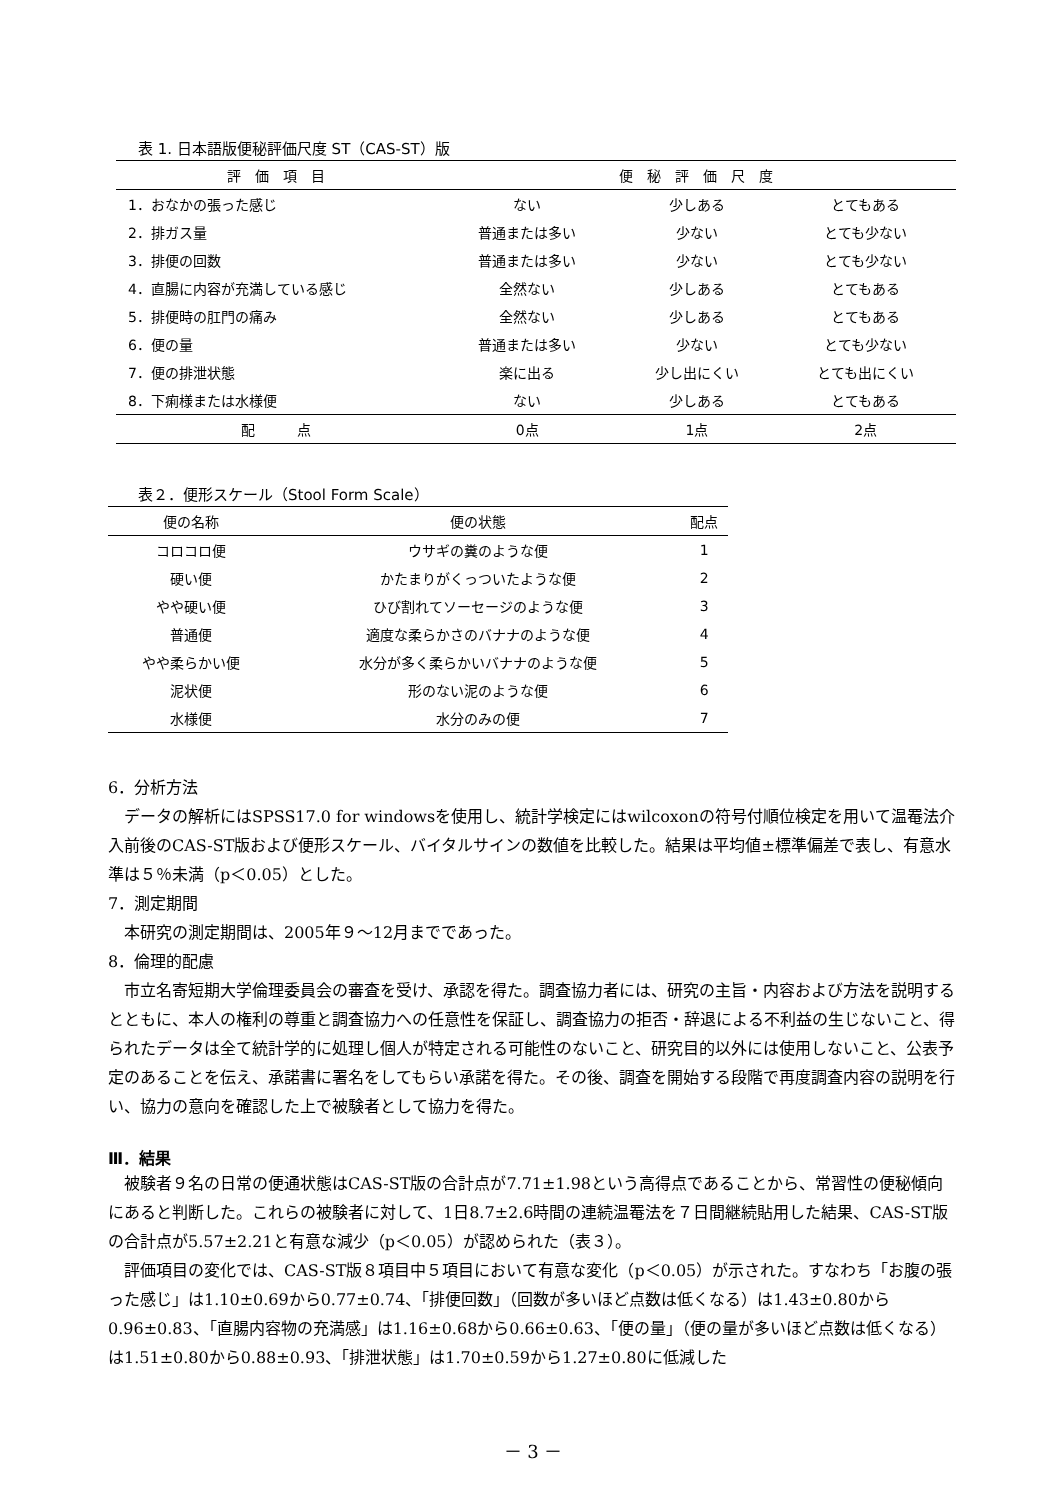表 1. 日本語版便秘評価尺度 ST（CAS-ST）版
| 評 価 項 目 | 便 秘 評 価 尺 度 | | |
| --- | --- | --- | --- |
| 1．おなかの張った感じ | ない | 少しある | とてもある |
| 2．排ガス量 | 普通または多い | 少ない | とても少ない |
| 3．排便の回数 | 普通または多い | 少ない | とても少ない |
| 4．直腸に内容が充満している感じ | 全然ない | 少しある | とてもある |
| 5．排便時の肛門の痛み | 全然ない | 少しある | とてもある |
| 6．便の量 | 普通または多い | 少ない | とても少ない |
| 7．便の排泄状態 | 楽に出る | 少し出にくい | とても出にくい |
| 8．下痢様または水様便 | ない | 少しある | とてもある |
| 配 点 | 0点 | 1点 | 2点 |
表２．便形スケール（Stool Form Scale）
| 便の名称 | 便の状態 | 配点 |
| --- | --- | --- |
| コロコロ便 | ウサギの糞のような便 | 1 |
| 硬い便 | かたまりがくっついたような便 | 2 |
| やや硬い便 | ひび割れてソーセージのような便 | 3 |
| 普通便 | 適度な柔らかさのバナナのような便 | 4 |
| やや柔らかい便 | 水分が多く柔らかいバナナのような便 | 5 |
| 泥状便 | 形のない泥のような便 | 6 |
| 水様便 | 水分のみの便 | 7 |
6．分析方法
データの解析にはSPSS17.0 for windowsを使用し、統計学検定にはwilcoxonの符号付順位検定を用いて温罨法介入前後のCAS-ST版および便形スケール、バイタルサインの数値を比較した。結果は平均値±標準偏差で表し、有意水準は５％未満（p＜0.05）とした。
7．測定期間
本研究の測定期間は、2005年９～12月までであった。
8．倫理的配慮
市立名寄短期大学倫理委員会の審査を受け、承認を得た。調査協力者には、研究の主旨・内容および方法を説明するとともに、本人の権利の尊重と調査協力への任意性を保証し、調査協力の拒否・辞退による不利益の生じないこと、得られたデータは全て統計学的に処理し個人が特定される可能性のないこと、研究目的以外には使用しないこと、公表予定のあることを伝え、承諾書に署名をしてもらい承諾を得た。その後、調査を開始する段階で再度調査内容の説明を行い、協力の意向を確認した上で被験者として協力を得た。
Ⅲ．結果
被験者９名の日常の便通状態はCAS-ST版の合計点が7.71±1.98という高得点であることから、常習性の便秘傾向にあると判断した。これらの被験者に対して、1日8.7±2.6時間の連続温罨法を７日間継続貼用した結果、CAS-ST版の合計点が5.57±2.21と有意な減少（p＜0.05）が認められた（表３）。
評価項目の変化では、CAS-ST版８項目中５項目において有意な変化（p＜0.05）が示された。すなわち「お腹の張った感じ」は1.10±0.69から0.77±0.74、「排便回数」（回数が多いほど点数は低くなる）は1.43±0.80から0.96±0.83、「直腸内容物の充満感」は1.16±0.68から0.66±0.63、「便の量」（便の量が多いほど点数は低くなる）は1.51±0.80から0.88±0.93、「排泄状態」は1.70±0.59から1.27±0.80に低減した
－ 3 －